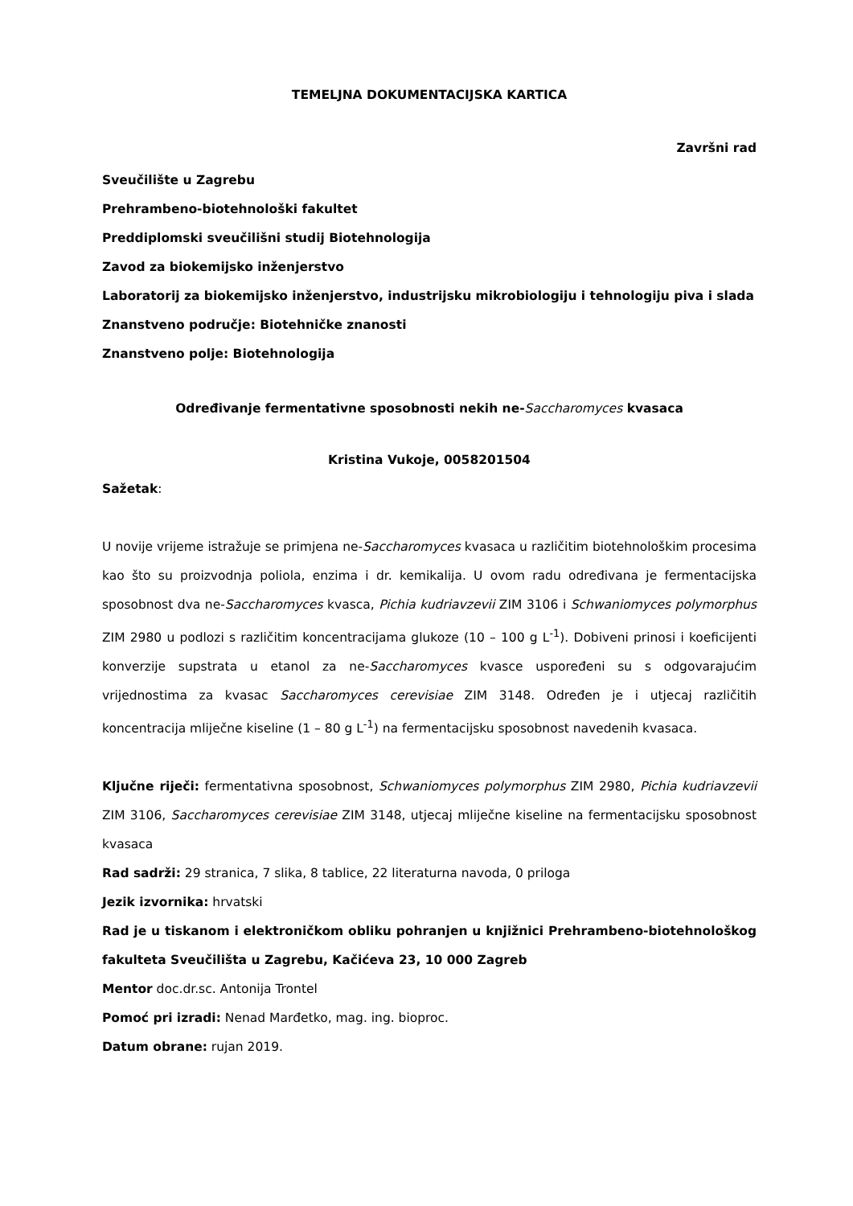TEMELJNA DOKUMENTACIJSKA KARTICA
Završni rad
Sveučilište u Zagrebu
Prehrambeno-biotehnološki fakultet
Preddiplomski sveučilišni studij Biotehnologija
Zavod za biokemijsko inženjerstvo
Laboratorij za biokemijsko inženjerstvo, industrijsku mikrobiologiju i tehnologiju piva i slada
Znanstveno područje: Biotehničke znanosti
Znanstveno polje: Biotehnologija
Određivanje fermentativne sposobnosti nekih ne-Saccharomyces kvasaca
Kristina Vukoje, 0058201504
Sažetak:
U novije vrijeme istražuje se primjena ne-Saccharomyces kvasaca u različitim biotehnološkim procesima kao što su proizvodnja poliola, enzima i dr. kemikalija. U ovom radu određivana je fermentacijska sposobnost dva ne-Saccharomyces kvasca, Pichia kudriavzevii ZIM 3106 i Schwaniomyces polymorphus ZIM 2980 u podlozi s različitim koncentracijama glukoze (10 – 100 g L<sup>-1</sup>). Dobiveni prinosi i koeficijenti konverzije supstrata u etanol za ne-Saccharomyces kvasce uspoređeni su s odgovarajućim vrijednostima za kvasac Saccharomyces cerevisiae ZIM 3148. Određen je i utjecaj različitih koncentracija mliječne kiseline (1 – 80 g L<sup>-1</sup>) na fermentacijsku sposobnost navedenih kvasaca.
Ključne riječi: fermentativna sposobnost, Schwaniomyces polymorphus ZIM 2980, Pichia kudriavzevii ZIM 3106, Saccharomyces cerevisiae ZIM 3148, utjecaj mliječne kiseline na fermentacijsku sposobnost kvasaca
Rad sadrži: 29 stranica, 7 slika, 8 tablice, 22 literaturna navoda, 0 priloga
Jezik izvornika: hrvatski
Rad je u tiskanom i elektroničkom obliku pohranjen u knjižnici Prehrambeno-biotehnološkog fakulteta Sveučilišta u Zagrebu, Kačićeva 23, 10 000 Zagreb
Mentor doc.dr.sc. Antonija Trontel
Pomoć pri izradi: Nenad Marđetko, mag. ing. bioproc.
Datum obrane: rujan 2019.